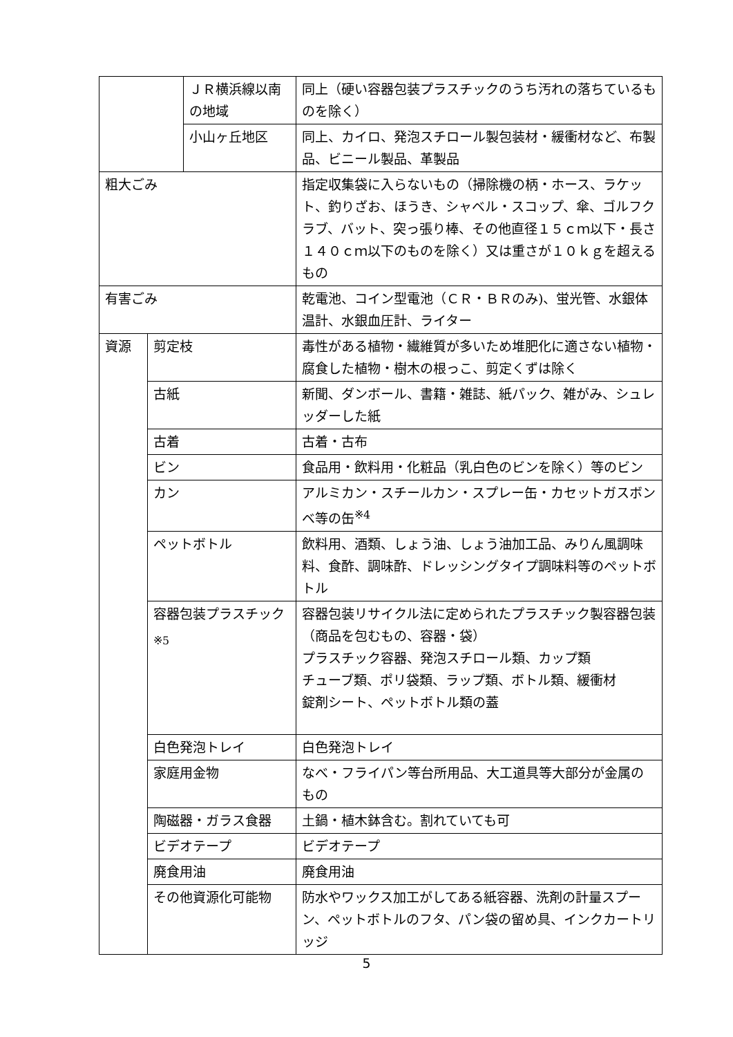| | | ＪＲ横浜線以南の地域 | 同上（硬い容器包装プラスチックのうち汚れの落ちているものを除く） |
| | | 小山ヶ丘地区 | 同上、カイロ、発泡スチロール製包装材・緩衝材など、布製品、ビニール製品、革製品 |
| 粗大ごみ | | | 指定収集袋に入らないもの（掃除機の柄・ホース、ラケット、釣りざお、ほうき、シャベル・スコップ、傘、ゴルフクラブ、バット、突っ張り棒、その他直径１５ｃｍ以下・長さ１４０ｃｍ以下のものを除く）又は重さが１０ｋｇを超えるもの |
| 有害ごみ | | | 乾電池、コイン型電池（ＣＲ・ＢＲのみ)、蛍光管、水銀体温計、水銀血圧計、ライター |
| 資源 | 剪定枝 | | 毒性がある植物・繊維質が多いため堆肥化に適さない植物・腐食した植物・樹木の根っこ、剪定くずは除く |
| | 古紙 | | 新聞、ダンボール、書籍・雑誌、紙パック、雑がみ、シュレッダーした紙 |
| | 古着 | | 古着・古布 |
| | ビン | | 食品用・飲料用・化粧品（乳白色のビンを除く）等のビン |
| | カン | | アルミカン・スチールカン・スプレー缶・カセットガスボンベ等の缶<sup>※4</sup> |
| | ペットボトル | | 飲料用、酒類、しょう油、しょう油加工品、みりん風調味料、食酢、調味酢、ドレッシングタイプ調味料等のペットボトル |
| | 容器包装プラスチック<sub>※5</sub> | | 容器包装リサイクル法に定められたプラスチック製容器包装（商品を包むもの、容器・袋） プラスチック容器、発泡スチロール類、カップ類 チューブ類、ポリ袋類、ラップ類、ボトル類、緩衝材 錠剤シート、ペットボトル類の蓋 |
| | 白色発泡トレイ | | 白色発泡トレイ |
| | 家庭用金物 | | なべ・フライパン等台所用品、大工道具等大部分が金属のもの |
| | 陶磁器・ガラス食器 | | 土鍋・植木鉢含む。割れていても可 |
| | ビデオテープ | | ビデオテープ |
| | 廃食用油 | | 廃食用油 |
| | その他資源化可能物 | | 防水やワックス加工がしてある紙容器、洗剤の計量スプーン、ペットボトルのフタ、パン袋の留め具、インクカートリッジ |
5